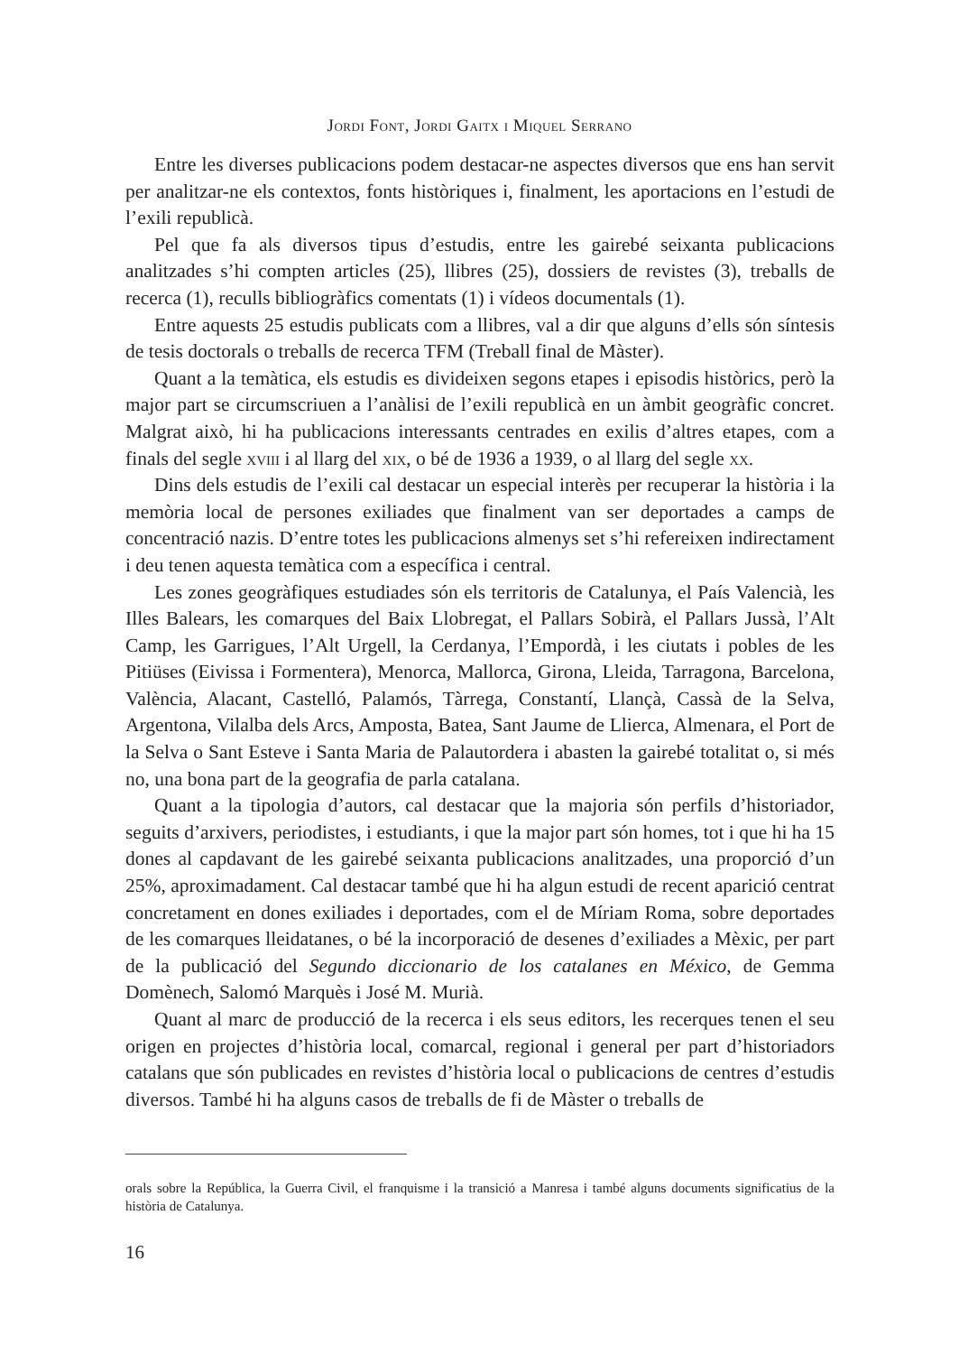Jordi Font, Jordi Gaitx i Miquel Serrano
Entre les diverses publicacions podem destacar-ne aspectes diversos que ens han servit per analitzar-ne els contextos, fonts històriques i, finalment, les aportacions en l’estudi de l’exili republicà.
Pel que fa als diversos tipus d’estudis, entre les gairebé seixanta publicacions analitzades s’hi compten articles (25), llibres (25), dossiers de revistes (3), treballs de recerca (1), reculls bibliogràfics comentats (1) i vídeos documentals (1).
Entre aquests 25 estudis publicats com a llibres, val a dir que alguns d’ells són síntesis de tesis doctorals o treballs de recerca TFM (Treball final de Màster).
Quant a la temàtica, els estudis es divideixen segons etapes i episodis històrics, però la major part se circumscriuen a l’anàlisi de l’exili republicà en un àmbit geogràfic concret. Malgrat això, hi ha publicacions interessants centrades en exilis d’altres etapes, com a finals del segle xviii i al llarg del xix, o bé de 1936 a 1939, o al llarg del segle xx.
Dins dels estudis de l’exili cal destacar un especial interès per recuperar la història i la memòria local de persones exiliades que finalment van ser deportades a camps de concentració nazis. D’entre totes les publicacions almenys set s’hi refereixen indirectament i deu tenen aquesta temàtica com a específica i central.
Les zones geogràfiques estudiades són els territoris de Catalunya, el País Valencià, les Illes Balears, les comarques del Baix Llobregat, el Pallars Sobirà, el Pallars Jussà, l’Alt Camp, les Garrigues, l’Alt Urgell, la Cerdanya, l’Empordà, i les ciutats i pobles de les Pitiüses (Eivissa i Formentera), Menorca, Mallorca, Girona, Lleida, Tarragona, Barcelona, València, Alacant, Castelló, Palamós, Tàrrega, Constantí, Llançà, Cassà de la Selva, Argentona, Vilalba dels Arcs, Amposta, Batea, Sant Jaume de Llierca, Almenara, el Port de la Selva o Sant Esteve i Santa Maria de Palautordera i abasten la gairebé totalitat o, si més no, una bona part de la geografia de parla catalana.
Quant a la tipologia d’autors, cal destacar que la majoria són perfils d’historiador, seguits d’arxivers, periodistes, i estudiants, i que la major part són homes, tot i que hi ha 15 dones al capdavant de les gairebé seixanta publicacions analitzades, una proporció d’un 25%, aproximadament. Cal destacar també que hi ha algun estudi de recent aparició centrat concretament en dones exiliades i deportades, com el de Míriam Roma, sobre deportades de les comarques lleidatanes, o bé la incorporació de desenes d’exiliades a Mèxic, per part de la publicació del Segundo diccionario de los catalanes en México, de Gemma Domènech, Salomó Marquès i José M. Murià.
Quant al marc de producció de la recerca i els seus editors, les recerques tenen el seu origen en projectes d’història local, comarcal, regional i general per part d’historiadors catalans que són publicades en revistes d’història local o publicacions de centres d’estudis diversos. També hi ha alguns casos de treballs de fi de Màster o treballs de
orals sobre la República, la Guerra Civil, el franquisme i la transició a Manresa i també alguns documents significatius de la història de Catalunya.
16